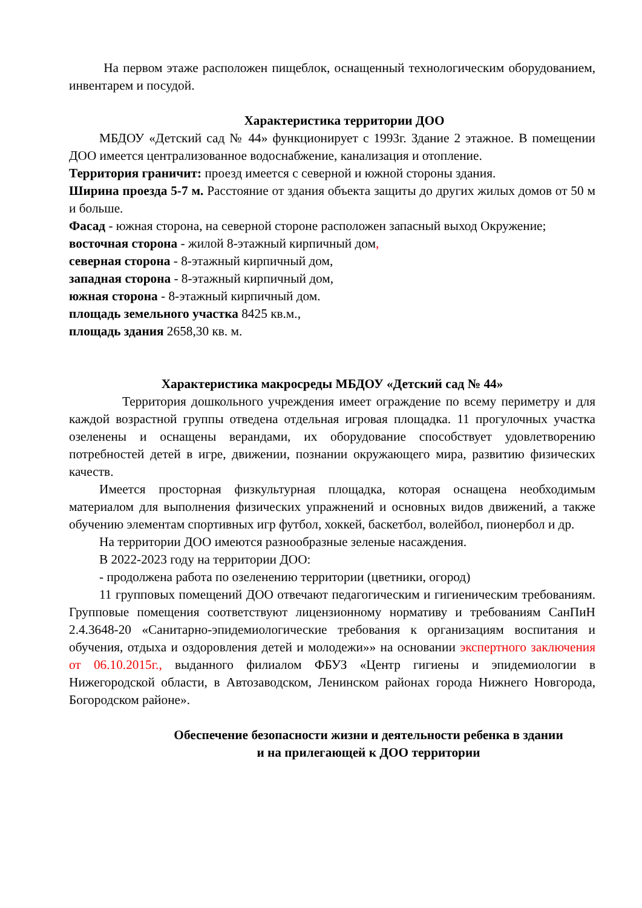На первом этаже расположен пищеблок, оснащенный технологическим оборудованием, инвентарем и посудой.
Характеристика территории ДОО
МБДОУ «Детский сад № 44» функционирует с 1993г. Здание 2 этажное. В помещении ДОО имеется централизованное водоснабжение, канализация и отопление.
Территория граничит: проезд имеется с северной и южной стороны здания.
Ширина проезда 5-7 м. Расстояние от здания объекта защиты до других жилых домов от 50 м и больше.
Фасад - южная сторона, на северной стороне расположен запасный выход Окружение;
восточная сторона - жилой 8-этажный кирпичный дом,
северная сторона - 8-этажный кирпичный дом,
западная сторона - 8-этажный кирпичный дом,
южная сторона - 8-этажный кирпичный дом.
площадь земельного участка 8425 кв.м.,
площадь здания 2658,30 кв. м.
Характеристика макросреды МБДОУ «Детский сад № 44»
Территория дошкольного учреждения имеет ограждение по всему периметру и для каждой возрастной группы отведена отдельная игровая площадка. 11 прогулочных участка озеленены и оснащены верандами, их оборудование способствует удовлетворению потребностей детей в игре, движении, познании окружающего мира, развитию физических качеств.
Имеется просторная физкультурная площадка, которая оснащена необходимым материалом для выполнения физических упражнений и основных видов движений, а также обучению элементам спортивных игр футбол, хоккей, баскетбол, волейбол, пионербол и др.
На территории ДОО имеются разнообразные зеленые насаждения.
В 2022-2023 году на территории ДОО:
- продолжена работа по озеленению территории (цветники, огород)
11 групповых помещений ДОО отвечают педагогическим и гигиеническим требованиям. Групповые помещения соответствуют лицензионному нормативу и требованиям СанПиН 2.4.3648-20 «Санитарно-эпидемиологические требования к организациям воспитания и обучения, отдыха и оздоровления детей и молодежи»» на основании экспертного заключения от 06.10.2015г., выданного филиалом ФБУЗ «Центр гигиены и эпидемиологии в Нижегородской области, в Автозаводском, Ленинском районах города Нижнего Новгорода, Богородском районе».
Обеспечение безопасности жизни и деятельности ребенка в здании
и на прилегающей к ДОО территории